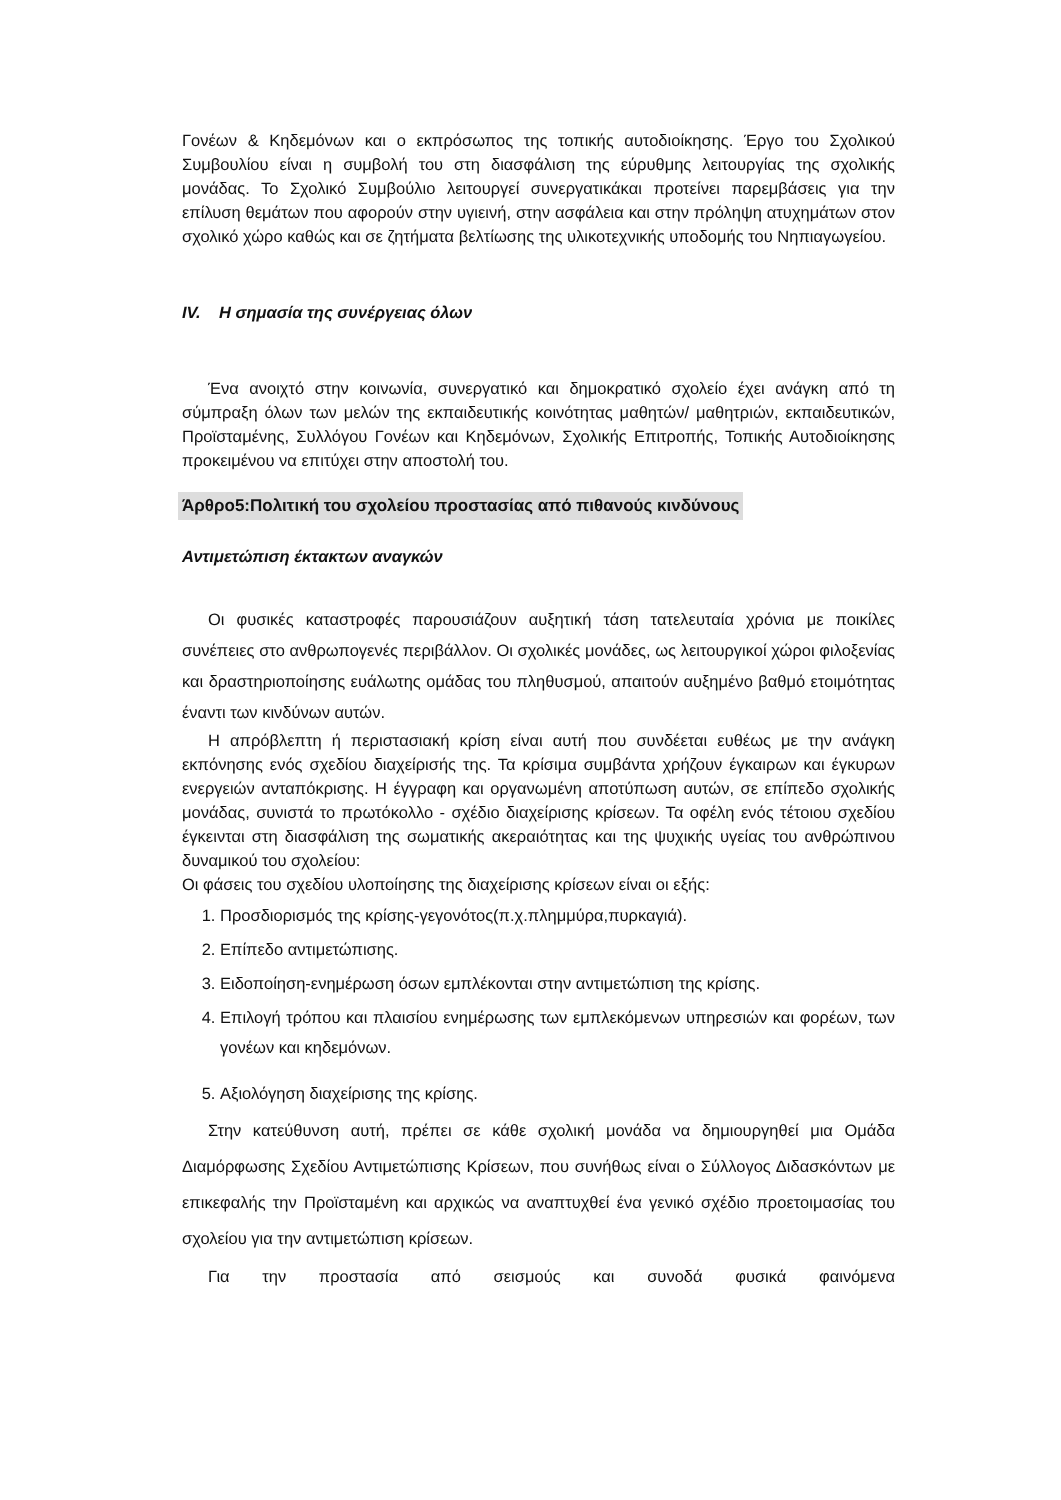Γονέων & Κηδεμόνων και ο εκπρόσωπος της τοπικής αυτοδιοίκησης. Έργο του Σχολικού Συμβουλίου είναι η συμβολή του στη διασφάλιση της εύρυθμης λειτουργίας της σχολικής μονάδας. Το Σχολικό Συμβούλιο λειτουργεί συνεργατικάκαι προτείνει παρεμβάσεις για την επίλυση θεμάτων που αφορούν στην υγιεινή, στην ασφάλεια και στην πρόληψη ατυχημάτων στον σχολικό χώρο καθώς και σε ζητήματα βελτίωσης της υλικοτεχνικής υποδομής του Νηπιαγωγείου.
IV. Η σημασία της συνέργειας όλων
Ένα ανοιχτό στην κοινωνία, συνεργατικό και δημοκρατικό σχολείο έχει ανάγκη από τη σύμπραξη όλων των μελών της εκπαιδευτικής κοινότητας μαθητών/ μαθητριών, εκπαιδευτικών, Προϊσταμένης, Συλλόγου Γονέων και Κηδεμόνων, Σχολικής Επιτροπής, Τοπικής Αυτοδιοίκησης προκειμένου να επιτύχει στην αποστολή του.
Άρθρο5:Πολιτική του σχολείου προστασίας από πιθανούς κινδύνους
Αντιμετώπιση έκτακτων αναγκών
Οι φυσικές καταστροφές παρουσιάζουν αυξητική τάση τατελευταία χρόνια με ποικίλες συνέπειες στο ανθρωπογενές περιβάλλον. Οι σχολικές μονάδες, ως λειτουργικοί χώροι φιλοξενίας και δραστηριοποίησης ευάλωτης ομάδας του πληθυσμού, απαιτούν αυξημένο βαθμό ετοιμότητας έναντι των κινδύνων αυτών.
Η απρόβλεπτη ή περιστασιακή κρίση είναι αυτή που συνδέεται ευθέως με την ανάγκη εκπόνησης ενός σχεδίου διαχείρισής της. Τα κρίσιμα συμβάντα χρήζουν έγκαιρων και έγκυρων ενεργειών ανταπόκρισης. Η έγγραφη και οργανωμένη αποτύπωση αυτών, σε επίπεδο σχολικής μονάδας, συνιστά το πρωτόκολλο - σχέδιο διαχείρισης κρίσεων. Τα οφέλη ενός τέτοιου σχεδίου έγκεινται στη διασφάλιση της σωματικής ακεραιότητας και της ψυχικής υγείας του ανθρώπινου δυναμικού του σχολείου:
Οι φάσεις του σχεδίου υλοποίησης της διαχείρισης κρίσεων είναι οι εξής:
1. Προσδιορισμός της κρίσης-γεγονότος(π.χ.πλημμύρα,πυρκαγιά).
2. Επίπεδο αντιμετώπισης.
3. Ειδοποίηση-ενημέρωση όσων εμπλέκονται στην αντιμετώπιση της κρίσης.
4. Επιλογή τρόπου και πλαισίου ενημέρωσης των εμπλεκόμενων υπηρεσιών και φορέων, των γονέων και κηδεμόνων.
5. Αξιολόγηση διαχείρισης της κρίσης.
Στην κατεύθυνση αυτή, πρέπει σε κάθε σχολική μονάδα να δημιουργηθεί μια Ομάδα Διαμόρφωσης Σχεδίου Αντιμετώπισης Κρίσεων, που συνήθως είναι ο Σύλλογος Διδασκόντων με επικεφαλής την Προϊσταμένη και αρχικώς να αναπτυχθεί ένα γενικό σχέδιο προετοιμασίας του σχολείου για την αντιμετώπιση κρίσεων.
Για την προστασία από σεισμούς και συνοδά φυσικά φαινόμενα